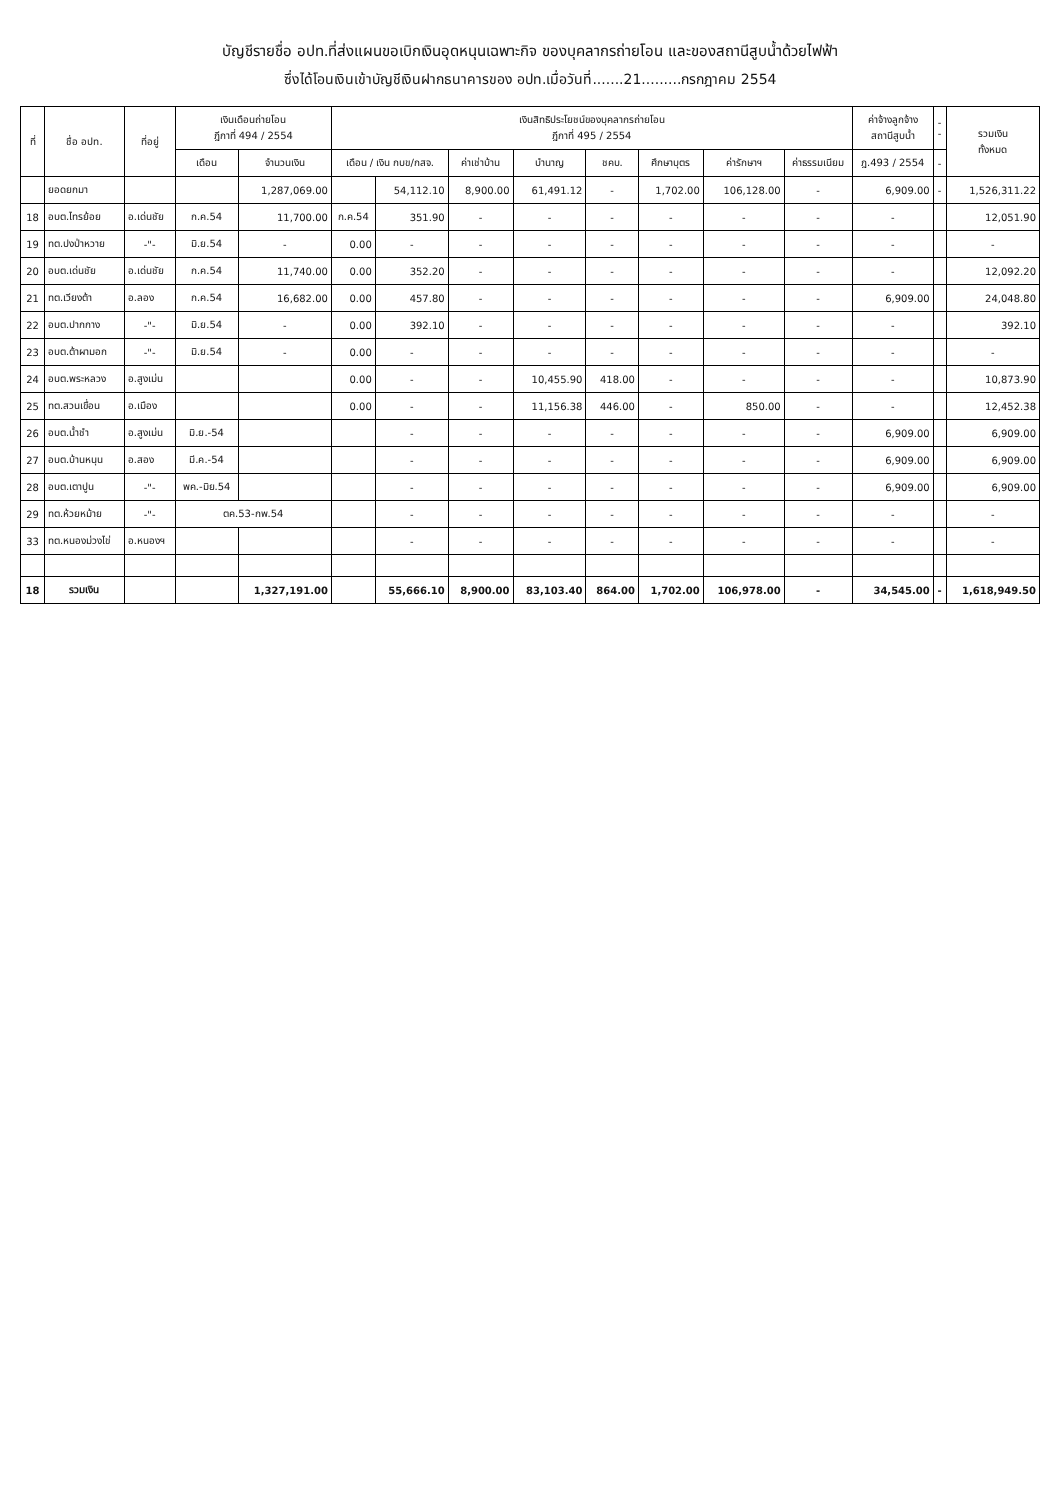บัญชีรายชื่อ อปท.ที่ส่งแผนขอเบิกเงินอุดหนุนเฉพาะกิจ ของบุคลากรถ่ายโอน และของสถานีสูบน้ำด้วยไฟฟ้า
ซึ่งได้โอนเงินเข้าบัญชีเงินฝากธนาคารของ อปท.เมื่อวันที่.......21.........กรกฎาคม 2554
| ที่ | ชื่อ อปท. | ที่อยู่ | เงินเดือนถ่ายโอน ฎีกาที่ 494 / 2554 | | เงินสิทธิประโยชน์ของบุคลากรถ่ายโอน ฎีกาที่ 495 / 2554 | | | | | | | | ค่าจ้างลูกจ้าง สถานีสูบน้ำ | - - | รวมเงิน ทั้งหมด |
| --- | --- | --- | --- | --- | --- | --- | --- | --- | --- | --- | --- | --- | --- | --- | --- |
| | | | เดือน | จำนวนเงิน | เดือน / เงิน กบข/กสจ. | | ค่าเช่าบ้าน | บำนาญ | ชคบ. | ศึกษาบุตร | ค่ารักษาฯ | ค่าธรรมเนียม | ฎ.493 / 2554 | - | |
| | ยอดยกมา | | | 1,287,069.00 | | 54,112.10 | 8,900.00 | 61,491.12 | - | 1,702.00 | 106,128.00 | - | 6,909.00 | - | 1,526,311.22 |
| 18 | อบต.ไทรย้อย | อ.เด่นชัย | ก.ค.54 | 11,700.00 | ก.ค.54 | 351.90 | - | - | - | - | - | - | - | | 12,051.90 |
| 19 | ทต.ปงป่าหวาย | -"- | มิ.ย.54 | - | 0.00 | - | - | - | - | - | - | - | - | | - |
| 20 | อบต.เด่นชัย | อ.เด่นชัย | ก.ค.54 | 11,740.00 | 0.00 | 352.20 | - | - | - | - | - | - | - | | 12,092.20 |
| 21 | ทต.เวียงต้า | อ.ลอง | ก.ค.54 | 16,682.00 | 0.00 | 457.80 | - | - | - | - | - | - | 6,909.00 | | 24,048.80 |
| 22 | อบต.ปากกาง | -"- | มิ.ย.54 | - | 0.00 | 392.10 | - | - | - | - | - | - | - | | 392.10 |
| 23 | อบต.ต้าผามอก | -"- | มิ.ย.54 | - | 0.00 | - | - | - | - | - | - | - | - | | - |
| 24 | อบต.พระหลวง | อ.สูงเม่น | | | 0.00 | - | - | 10,455.90 | 418.00 | - | - | - | - | | 10,873.90 |
| 25 | ทต.สวนเขื่อน | อ.เมือง | | | 0.00 | - | - | 11,156.38 | 446.00 | - | 850.00 | - | - | | 12,452.38 |
| 26 | อบต.น้ำชำ | อ.สูงเม่น | มิ.ย.-54 | | | - | - | - | - | - | - | - | 6,909.00 | | 6,909.00 |
| 27 | อบต.บ้านหนุน | อ.สอง | มี.ค.-54 | | | - | - | - | - | - | - | - | 6,909.00 | | 6,909.00 |
| 28 | อบต.เตาปูน | -"- | พค.-มิย.54 | | | - | - | - | - | - | - | - | 6,909.00 | | 6,909.00 |
| 29 | ทต.ห้วยหม้าย | -"- | ตค.53-กพ.54 | | | - | - | - | - | - | - | - | - | | - |
| 33 | ทต.หนองม่วงไข่ | อ.หนองฯ | | | | - | - | - | - | - | - | - | - | | - |
| 18 | รวมเงิน | | | 1,327,191.00 | | 55,666.10 | 8,900.00 | 83,103.40 | 864.00 | 1,702.00 | 106,978.00 | - | 34,545.00 | - | 1,618,949.50 |